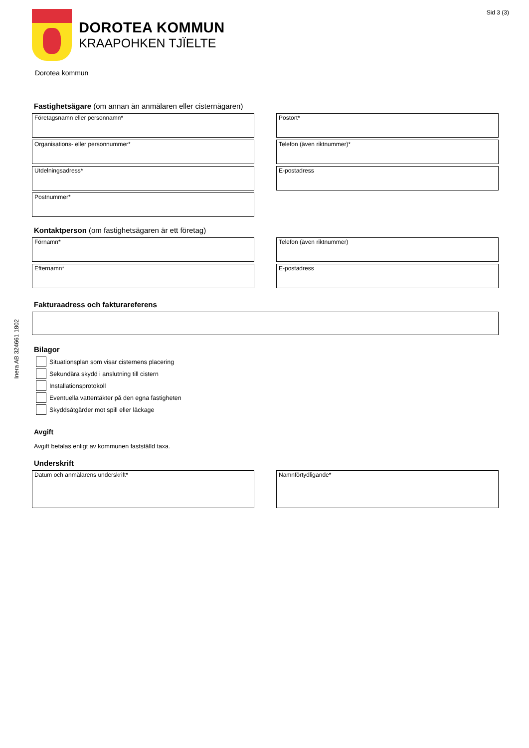Inera AB 324661 1802
DOROTEA KOMMUN
KRAAPOHKEN TJÏELTE
Sid 3 (3)
Dorotea kommun
Fastighetsägare (om annan än anmälaren eller cisternägaren)
Företagsnamn eller personnamn*
Postort*
Organisations- eller personnummer*
Telefon (även riktnummer)*
Utdelningsadress*
E-postadress
Postnummer*
Kontaktperson (om fastighetsägaren är ett företag)
Förnamn*
Telefon (även riktnummer)
Efternamn*
E-postadress
Fakturaadress och fakturareferens
Bilagor
Situationsplan som visar cisternens placering
Sekundära skydd i anslutning till cistern
Installationsprotokoll
Eventuella vattentäkter på den egna fastigheten
Skyddsåtgärder mot spill eller läckage
Avgift
Avgift betalas enligt av kommunen fastställd taxa.
Underskrift
Datum och anmälarens underskrift*
Namnförtydligande*